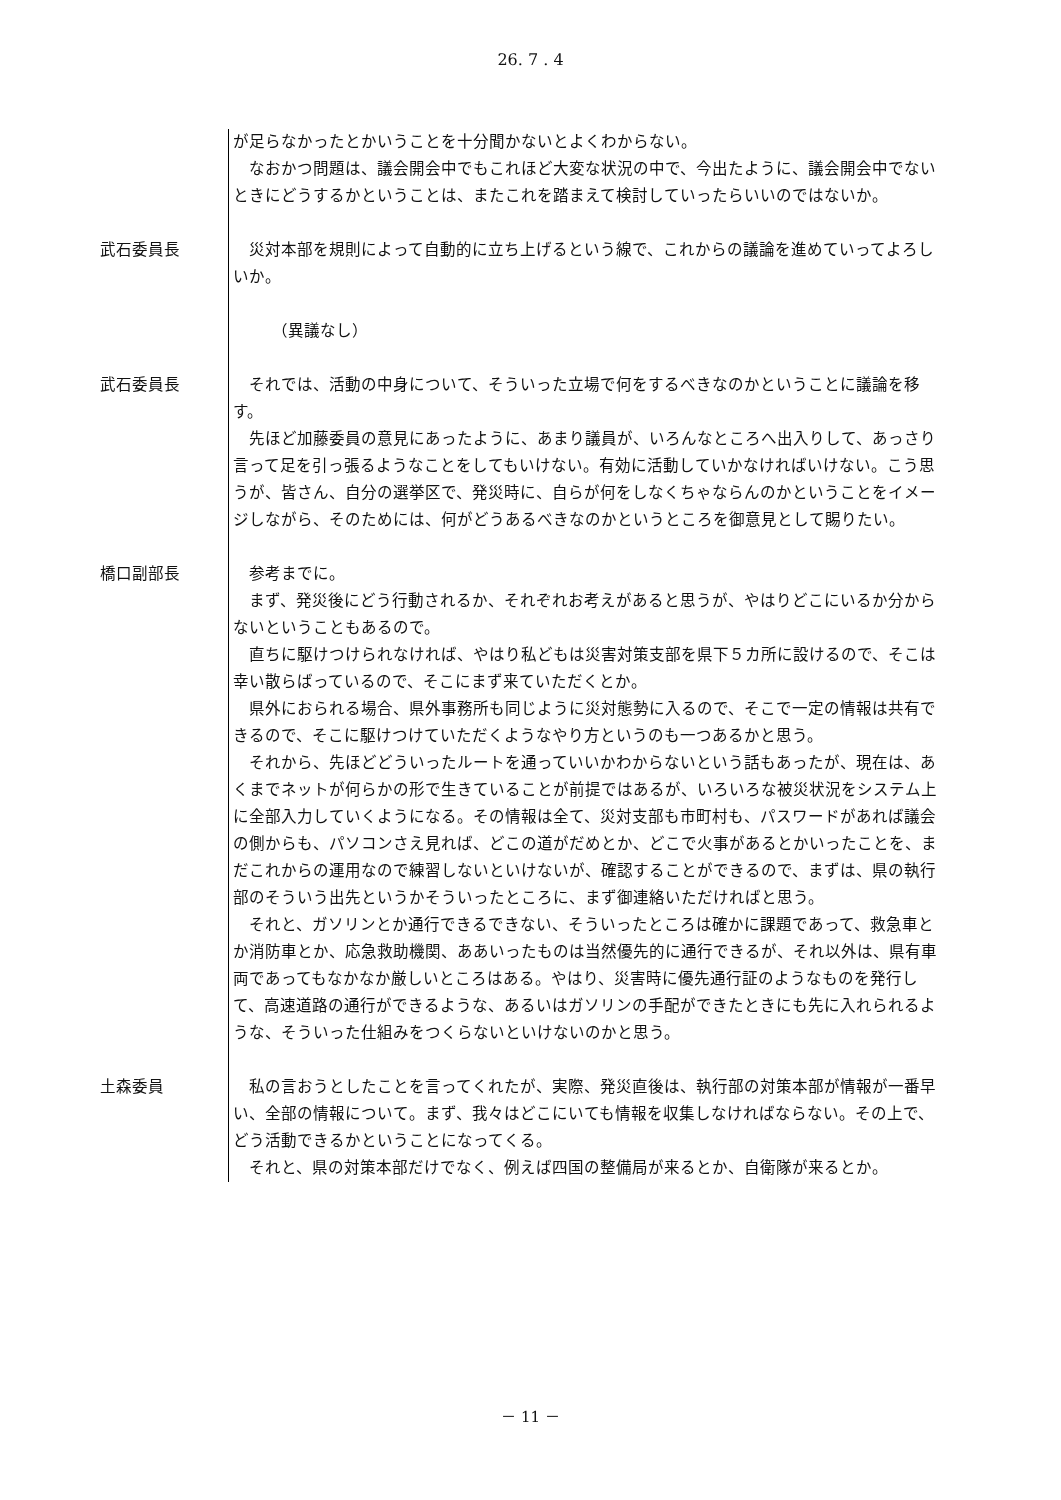26. 7 . 4
が足らなかったとかいうことを十分聞かないとよくわからない。
なおかつ問題は、議会開会中でもこれほど大変な状況の中で、今出たように、議会開会中でないときにどうするかということは、またこれを踏まえて検討していったらいいのではないか。
武石委員長 災対本部を規則によって自動的に立ち上げるという線で、これからの議論を進めていってよろしいか。
（異議なし）
武石委員長 それでは、活動の中身について、そういった立場で何をするべきなのかということに議論を移す。
先ほど加藤委員の意見にあったように、あまり議員が、いろんなところへ出入りして、あっさり言って足を引っ張るようなことをしてもいけない。有効に活動していかなければいけない。こう思うが、皆さん、自分の選挙区で、発災時に、自らが何をしなくちゃならんのかということをイメージしながら、そのためには、何がどうあるべきなのかというところを御意見として賜りたい。
橋口副部長 参考までに。
まず、発災後にどう行動されるか、それぞれお考えがあると思うが、やはりどこにいるか分からないということもあるので。
直ちに駆けつけられなければ、やはり私どもは災害対策支部を県下５カ所に設けるので、そこは幸い散らばっているので、そこにまず来ていただくとか。
県外におられる場合、県外事務所も同じように災対態勢に入るので、そこで一定の情報は共有できるので、そこに駆けつけていただくようなやり方というのも一つあるかと思う。
それから、先ほどどういったルートを通っていいかわからないという話もあったが、現在は、あくまでネットが何らかの形で生きていることが前提ではあるが、いろいろな被災状況をシステム上に全部入力していくようになる。その情報は全て、災対支部も市町村も、パスワードがあれば議会の側からも、パソコンさえ見れば、どこの道がだめとか、どこで火事があるとかいったことを、まだこれからの運用なので練習しないといけないが、確認することができるので、まずは、県の執行部のそういう出先というかそういったところに、まず御連絡いただければと思う。
それと、ガソリンとか通行できるできない、そういったところは確かに課題であって、救急車とか消防車とか、応急救助機関、ああいったものは当然優先的に通行できるが、それ以外は、県有車両であってもなかなか厳しいところはある。やはり、災害時に優先通行証のようなものを発行して、高速道路の通行ができるような、あるいはガソリンの手配ができたときにも先に入れられるような、そういった仕組みをつくらないといけないのかと思う。
土森委員 私の言おうとしたことを言ってくれたが、実際、発災直後は、執行部の対策本部が情報が一番早い、全部の情報について。まず、我々はどこにいても情報を収集しなければならない。その上で、どう活動できるかということになってくる。
それと、県の対策本部だけでなく、例えば四国の整備局が来るとか、自衛隊が来るとか。
－ 11 －